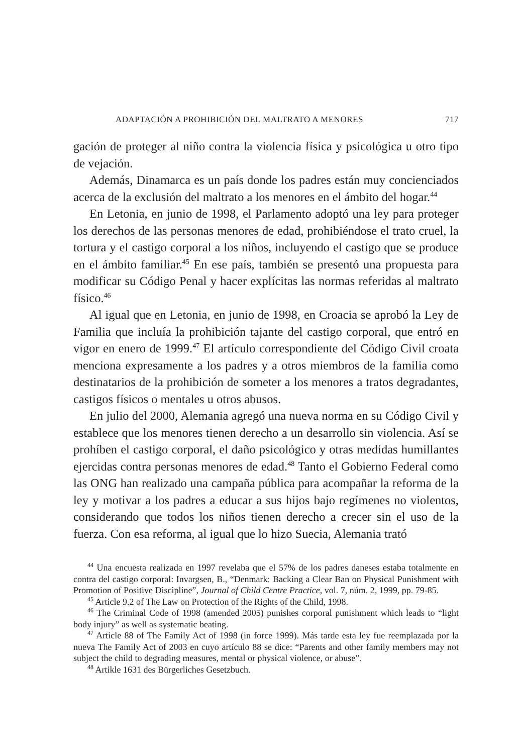ADAPTACIÓN A PROHIBICIÓN DEL MALTRATO A MENORES 717
gación de proteger al niño contra la violencia física y psicológica u otro tipo de vejación.
Además, Dinamarca es un país donde los padres están muy concienciados acerca de la exclusión del maltrato a los menores en el ámbito del hogar.<sup>44</sup>
En Letonia, en junio de 1998, el Parlamento adoptó una ley para proteger los derechos de las personas menores de edad, prohibiéndose el trato cruel, la tortura y el castigo corporal a los niños, incluyendo el castigo que se produce en el ámbito familiar.<sup>45</sup> En ese país, también se presentó una propuesta para modificar su Código Penal y hacer explícitas las normas referidas al maltrato físico.<sup>46</sup>
Al igual que en Letonia, en junio de 1998, en Croacia se aprobó la Ley de Familia que incluía la prohibición tajante del castigo corporal, que entró en vigor en enero de 1999.<sup>47</sup> El artículo correspondiente del Código Civil croata menciona expresamente a los padres y a otros miembros de la familia como destinatarios de la prohibición de someter a los menores a tratos degradantes, castigos físicos o mentales u otros abusos.
En julio del 2000, Alemania agregó una nueva norma en su Código Civil y establece que los menores tienen derecho a un desarrollo sin violencia. Así se prohíben el castigo corporal, el daño psicológico y otras medidas humillantes ejercidas contra personas menores de edad.<sup>48</sup> Tanto el Gobierno Federal como las ONG han realizado una campaña pública para acompañar la reforma de la ley y motivar a los padres a educar a sus hijos bajo regímenes no violentos, considerando que todos los niños tienen derecho a crecer sin el uso de la fuerza. Con esa reforma, al igual que lo hizo Suecia, Alemania trató
<sup>44</sup> Una encuesta realizada en 1997 revelaba que el 57% de los padres daneses estaba totalmente en contra del castigo corporal: Invargsen, B., “Denmark: Backing a Clear Ban on Physical Punishment with Promotion of Positive Discipline”, Journal of Child Centre Practice, vol. 7, núm. 2, 1999, pp. 79-85.
<sup>45</sup> Article 9.2 of The Law on Protection of the Rights of the Child, 1998.
<sup>46</sup> The Criminal Code of 1998 (amended 2005) punishes corporal punishment which leads to “light body injury” as well as systematic beating.
<sup>47</sup> Article 88 of The Family Act of 1998 (in force 1999). Más tarde esta ley fue reemplazada por la nueva The Family Act of 2003 en cuyo artículo 88 se dice: “Parents and other family members may not subject the child to degrading measures, mental or physical violence, or abuse”.
<sup>48</sup> Artikle 1631 des Bürgerliches Gesetzbuch.